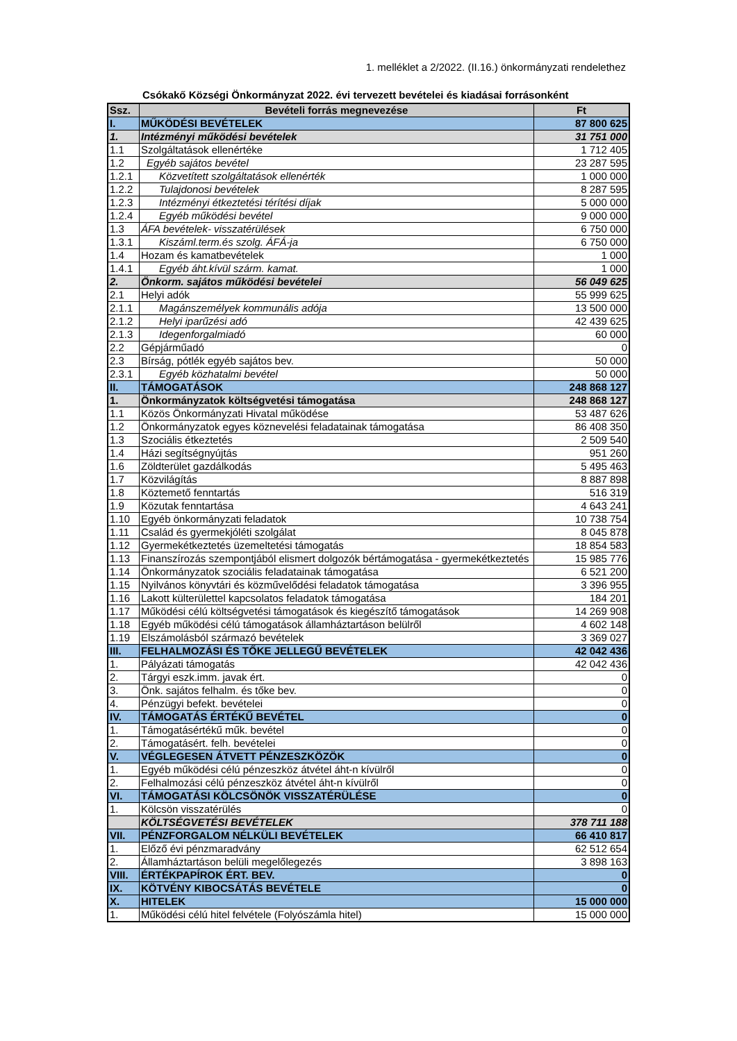1. melléklet a 2/2022. (II.16.) önkormányzati rendelethez
Csókakő Községi Önkormányzat 2022. évi tervezett bevételei és kiadásai forrásonként
| Ssz. | Bevételi forrás megnevezése | Ft |
| --- | --- | --- |
| I. | MŰKÖDÉSI BEVÉTELEK | 87 800 625 |
| 1. | Intézményi működési bevételek | 31 751 000 |
| 1.1 | Szolgáltatások ellenértéke | 1 712 405 |
| 1.2 | Egyéb sajátos bevétel | 23 287 595 |
| 1.2.1 | Közvetített szolgáltatások ellenérték | 1 000 000 |
| 1.2.2 | Tulajdonosi bevételek | 8 287 595 |
| 1.2.3 | Intézményi étkeztetési térítési díjak | 5 000 000 |
| 1.2.4 | Egyéb működési bevétel | 9 000 000 |
| 1.3 | ÁFA bevételek- visszatérülések | 6 750 000 |
| 1.3.1 | Kiszáml.term.és szolg. ÁFÁ-ja | 6 750 000 |
| 1.4 | Hozam és kamatbevételek | 1 000 |
| 1.4.1 | Egyéb áht.kívül szárm. kamat. | 1 000 |
| 2. | Önkorm. sajátos működési bevételei | 56 049 625 |
| 2.1 | Helyi adók | 55 999 625 |
| 2.1.1 | Magánszemélyek kommunális adója | 13 500 000 |
| 2.1.2 | Helyi iparűzési adó | 42 439 625 |
| 2.1.3 | Idegenforgalmiadó | 60 000 |
| 2.2 | Gépjárműadó | 0 |
| 2.3 | Bírság, pótlék egyéb sajátos bev. | 50 000 |
| 2.3.1 | Egyéb közhatalmi bevétel | 50 000 |
| II. | TÁMOGATÁSOK | 248 868 127 |
| 1. | Önkormányzatok költségvetési támogatása | 248 868 127 |
| 1.1 | Közös Önkormányzati Hivatal működése | 53 487 626 |
| 1.2 | Önkormányzatok egyes köznevelési feladatainak támogatása | 86 408 350 |
| 1.3 | Szociális étkeztetés | 2 509 540 |
| 1.4 | Házi segítségnyújtás | 951 260 |
| 1.6 | Zöldterület gazdálkodás | 5 495 463 |
| 1.7 | Közvilágítás | 8 887 898 |
| 1.8 | Köztemető fenntartás | 516 319 |
| 1.9 | Közutak fenntartása | 4 643 241 |
| 1.10 | Egyéb önkormányzati feladatok | 10 738 754 |
| 1.11 | Család és gyermekjóléti szolgálat | 8 045 878 |
| 1.12 | Gyermekétkeztetés üzemeltetési támogatás | 18 854 583 |
| 1.13 | Finanszírozás szempontjából elismert dolgozók bértámogatása - gyermekétkeztetés | 15 985 776 |
| 1.14 | Önkormányzatok szociális feladatainak támogatása | 6 521 200 |
| 1.15 | Nyilvános könyvtári és közművelődési feladatok támogatása | 3 396 955 |
| 1.16 | Lakott külterülettel kapcsolatos feladatok támogatása | 184 201 |
| 1.17 | Működési célú költségvetési támogatások és kiegészítő támogatások | 14 269 908 |
| 1.18 | Egyéb működési célú támogatások államháztartáson belülről | 4 602 148 |
| 1.19 | Elszámolásból származó bevételek | 3 369 027 |
| III. | FELHALMOZÁSI ÉS TŐKE JELLEGŰ BEVÉTELEK | 42 042 436 |
| 1. | Pályázati támogatás | 42 042 436 |
| 2. | Tárgyi eszk.imm. javak ért. | 0 |
| 3. | Önk. sajátos felhalm. és tőke bev. | 0 |
| 4. | Pénzügyi befekt. bevételei | 0 |
| IV. | TÁMOGATÁS ÉRTÉKŰ BEVÉTEL | 0 |
| 1. | Támogatásértékű műk. bevétel | 0 |
| 2. | Támogatásért. felh. bevételei | 0 |
| V. | VÉGLEGESEN ÁTVETT PÉNZESZKÖZÖK | 0 |
| 1. | Egyéb működési célú pénzeszköz átvétel áht-n kívülről | 0 |
| 2. | Felhalmozási célú pénzeszköz átvétel áht-n kívülről | 0 |
| VI. | TÁMOGATÁSI KÖLCSÖNÖK VISSZATÉRÜLÉSE | 0 |
| 1. | Kölcsön visszatérülés | 0 |
| | KÖLTSÉGVETÉSI BEVÉTELEK | 378 711 188 |
| VII. | PÉNZFORGALOM NÉLKÜLI BEVÉTELEK | 66 410 817 |
| 1. | Előző évi pénzmaradvány | 62 512 654 |
| 2. | Államháztartáson belüli megelőlegezés | 3 898 163 |
| VIII. | ÉRTÉKPAPÍROK ÉRT. BEV. | 0 |
| IX. | KÖTVÉNY KIBOCSÁTÁS BEVÉTELE | 0 |
| X. | HITELEK | 15 000 000 |
| 1. | Működési célú hitel felvétele (Folyószámla hitel) | 15 000 000 |